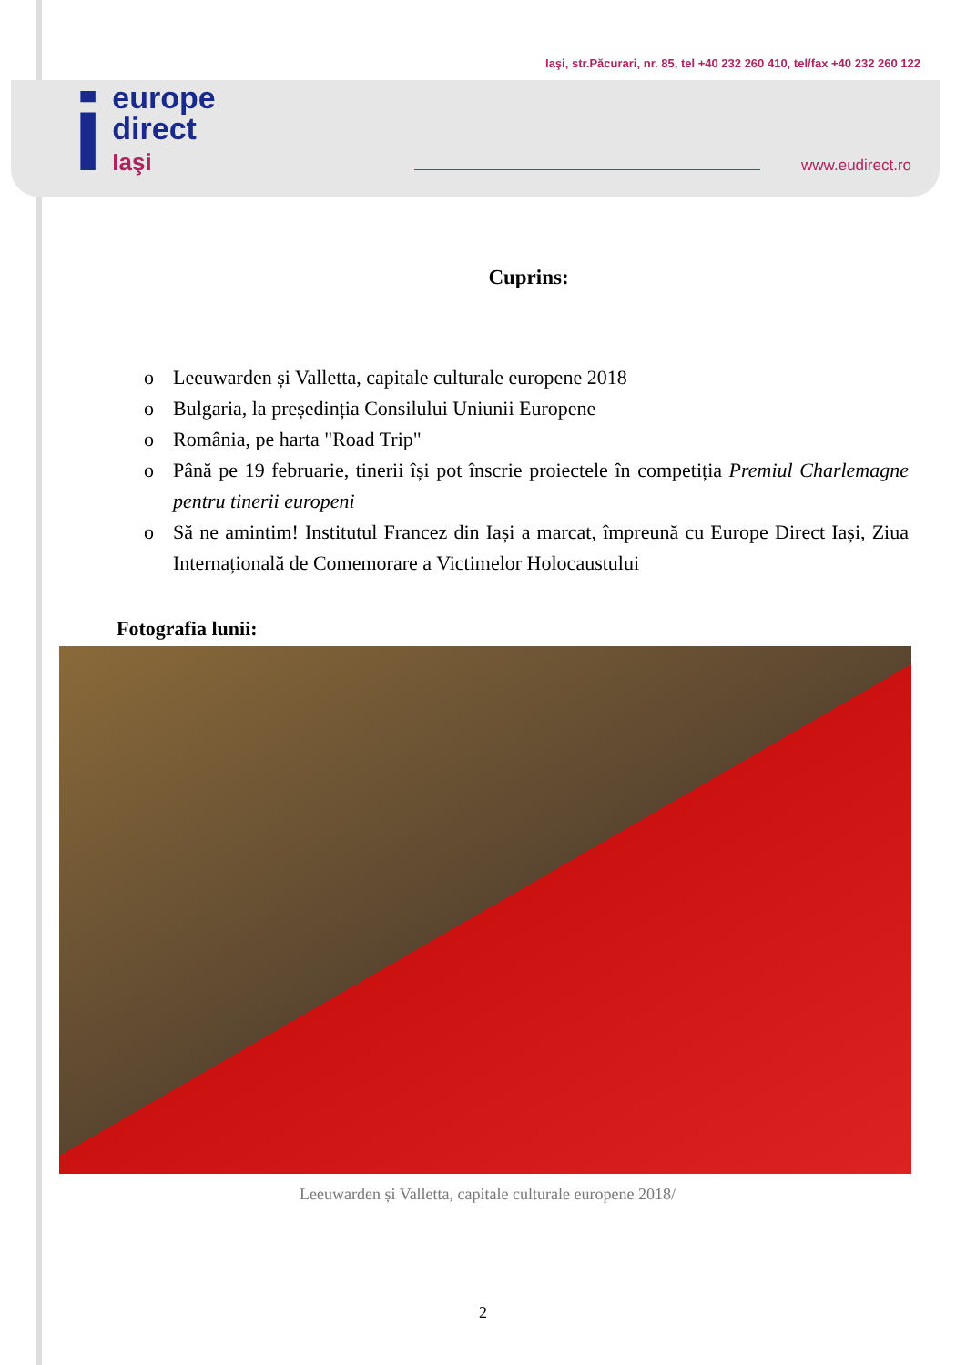ieurope
direct
Iaşi
Iaşi, str.Păcurari, nr. 85, tel +40 232 260 410, tel/fax +40 232 260 122
www.eudirect.ro
Cuprins:
o Leeuwarden și Valletta, capitale culturale europene 2018
o Bulgaria, la președinția Consilului Uniunii Europene
o România, pe harta "Road Trip"
o Până pe 19 februarie, tinerii își pot înscrie proiectele în competiția Premiul Charlemagne pentru tinerii europeni
o Să ne amintim! Institutul Francez din Iași a marcat, împreună cu Europe Direct Iași, Ziua Internațională de Comemorare a Victimelor Holocaustului
Fotografia lunii:
Leeuwarden și Valletta, capitale culturale europene 2018/
2